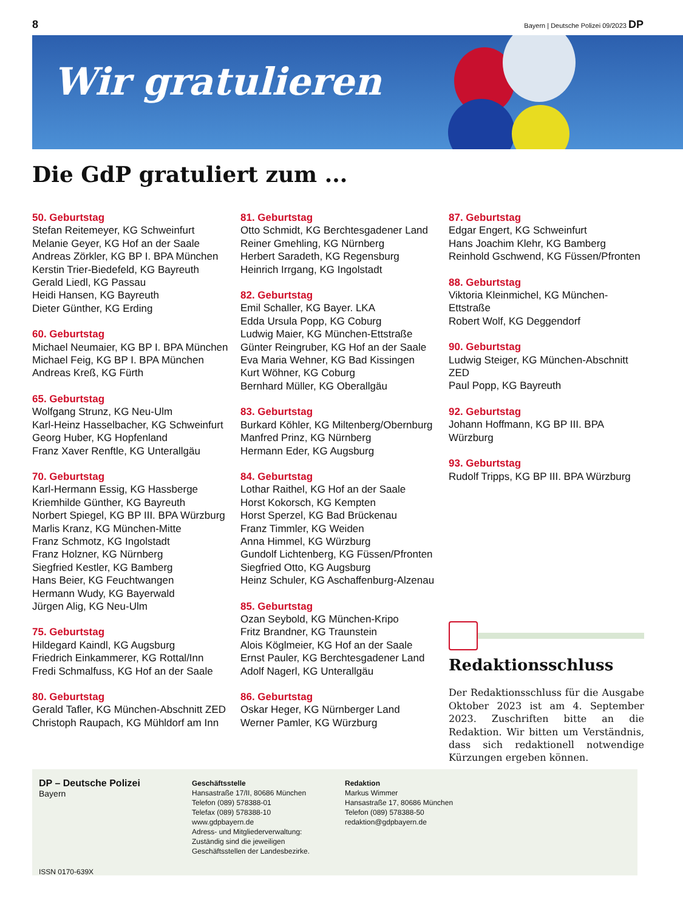8 Bayern | Deutsche Polizei 09/2023 DP
Wir gratulieren
Die GdP gratuliert zum ...
50. Geburtstag
Stefan Reitemeyer, KG Schweinfurt
Melanie Geyer, KG Hof an der Saale
Andreas Zörkler, KG BP I. BPA München
Kerstin Trier-Biedefeld, KG Bayreuth
Gerald Liedl, KG Passau
Heidi Hansen, KG Bayreuth
Dieter Günther, KG Erding
60. Geburtstag
Michael Neumaier, KG BP I. BPA München
Michael Feig, KG BP I. BPA München
Andreas Kreß, KG Fürth
65. Geburtstag
Wolfgang Strunz, KG Neu-Ulm
Karl-Heinz Hasselbacher, KG Schweinfurt
Georg Huber, KG Hopfenland
Franz Xaver Renftle, KG Unterallgäu
70. Geburtstag
Karl-Hermann Essig, KG Hassberge
Kriemhilde Günther, KG Bayreuth
Norbert Spiegel, KG BP III. BPA Würzburg
Marlis Kranz, KG München-Mitte
Franz Schmotz, KG Ingolstadt
Franz Holzner, KG Nürnberg
Siegfried Kestler, KG Bamberg
Hans Beier, KG Feuchtwangen
Hermann Wudy, KG Bayerwald
Jürgen Alig, KG Neu-Ulm
75. Geburtstag
Hildegard Kaindl, KG Augsburg
Friedrich Einkammerer, KG Rottal/Inn
Fredi Schmalfuss, KG Hof an der Saale
80. Geburtstag
Gerald Tafler, KG München-Abschnitt ZED
Christoph Raupach, KG Mühldorf am Inn
81. Geburtstag
Otto Schmidt, KG Berchtesgadener Land
Reiner Gmehling, KG Nürnberg
Herbert Saradeth, KG Regensburg
Heinrich Irrgang, KG Ingolstadt
82. Geburtstag
Emil Schaller, KG Bayer. LKA
Edda Ursula Popp, KG Coburg
Ludwig Maier, KG München-Ettstraße
Günter Reingruber, KG Hof an der Saale
Eva Maria Wehner, KG Bad Kissingen
Kurt Wöhner, KG Coburg
Bernhard Müller, KG Oberallgäu
83. Geburtstag
Burkard Köhler, KG Miltenberg/Obernburg
Manfred Prinz, KG Nürnberg
Hermann Eder, KG Augsburg
84. Geburtstag
Lothar Raithel, KG Hof an der Saale
Horst Kokorsch, KG Kempten
Horst Sperzel, KG Bad Brückenau
Franz Timmler, KG Weiden
Anna Himmel, KG Würzburg
Gundolf Lichtenberg, KG Füssen/Pfronten
Siegfried Otto, KG Augsburg
Heinz Schuler, KG Aschaffenburg-Alzenau
85. Geburtstag
Ozan Seybold, KG München-Kripo
Fritz Brandner, KG Traunstein
Alois Köglmeier, KG Hof an der Saale
Ernst Pauler, KG Berchtesgadener Land
Adolf Nagerl, KG Unterallgäu
86. Geburtstag
Oskar Heger, KG Nürnberger Land
Werner Pamler, KG Würzburg
87. Geburtstag
Edgar Engert, KG Schweinfurt
Hans Joachim Klehr, KG Bamberg
Reinhold Gschwend, KG Füssen/Pfronten
88. Geburtstag
Viktoria Kleinmichel, KG München-Ettstraße
Robert Wolf, KG Deggendorf
90. Geburtstag
Ludwig Steiger, KG München-Abschnitt ZED
Paul Popp, KG Bayreuth
92. Geburtstag
Johann Hoffmann, KG BP III. BPA Würzburg
93. Geburtstag
Rudolf Tripps, KG BP III. BPA Würzburg
Redaktionsschluss
Der Redaktionsschluss für die Ausgabe Oktober 2023 ist am 4. September 2023. Zuschriften bitte an die Redaktion. Wir bitten um Verständnis, dass sich redaktionell notwendige Kürzungen ergeben können.
DP – Deutsche Polizei
Bayern
ISSN 0170-639X
Geschäftsstelle
Hansastraße 17/II, 80686 München
Telefon (089) 578388-01
Telefax (089) 578388-10
www.gdpbayern.de
Adress- und Mitgliederverwaltung:
Zuständig sind die jeweiligen
Geschäftsstellen der Landesbezirke.
Redaktion
Markus Wimmer
Hansastraße 17, 80686 München
Telefon (089) 578388-50
redaktion@gdpbayern.de